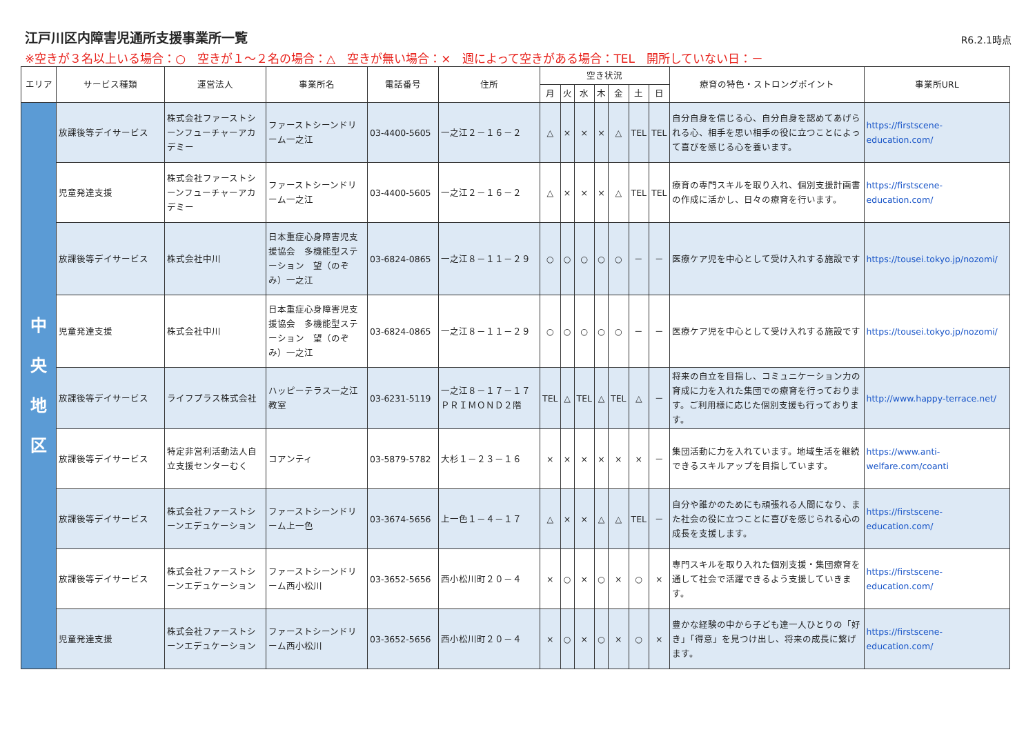江戸川区内障害児通所支援事業所一覧
R6.2.1時点
※空きが３名以上いる場合：○　空きが１～２名の場合：△　空きが無い場合：×　週によって空きがある場合：TEL　開所していない日：－
| エリア | サービス種類 | 運営法人 | 事業所名 | 電話番号 | 住所 | 空き状況 | | | | | | | 療育の特色・ストロングポイント | 事業所URL |
| --- | --- | --- | --- | --- | --- | --- | --- | --- | --- | --- | --- | --- | --- | --- |
| | | | | | | 月 | 火 | 水 | 木 | 金 | 土 | 日 | | |
| 中 央 地 区 | 放課後等デイサービス | 株式会社ファーストシーンフューチャーアカデミー | ファーストシーンドリーム一之江 | 03-4400-5605 | 一之江２－１６－２ | △ | × | × | × | △ | TEL | TEL | 自分自身を信じる心、自分自身を認めてあげられる心、相手を思い相手の役に立つことによって喜びを感じる心を養います。 | https://firstscene-education.com/ |
| | 児童発達支援 | 株式会社ファーストシーンフューチャーアカデミー | ファーストシーンドリーム一之江 | 03-4400-5605 | 一之江２－１６－２ | △ | × | × | × | △ | TEL | TEL | 療育の専門スキルを取り入れ、個別支援計画書の作成に活かし、日々の療育を行います。 | https://firstscene-education.com/ |
| | 放課後等デイサービス | 株式会社中川 | 日本重症心身障害児支援協会 多機能型ステーション 望（のぞみ）一之江 | 03-6824-0865 | 一之江８－１１－２９ | ○ | ○ | ○ | ○ | ○ | － | － | 医療ケア児を中心として受け入れする施設です | https://tousei.tokyo.jp/nozomi/ |
| | 児童発達支援 | 株式会社中川 | 日本重症心身障害児支援協会 多機能型ステーション 望（のぞみ）一之江 | 03-6824-0865 | 一之江８－１１－２９ | ○ | ○ | ○ | ○ | ○ | － | － | 医療ケア児を中心として受け入れする施設です | https://tousei.tokyo.jp/nozomi/ |
| | 放課後等デイサービス | ライフプラス株式会社 | ハッピーテラス一之江教室 | 03-6231-5119 | 一之江８－１７－１７ ＰＲＩＭＯＮＤ２階 | TEL | △ | TEL | △ | TEL | △ | － | 将来の自立を目指し、コミュニケーション力の育成に力を入れた集団での療育を行っております。ご利用様に応じた個別支援も行っております。 | http://www.happy-terrace.net/ |
| | 放課後等デイサービス | 特定非営利活動法人自立支援センターむく | コアンティ | 03-5879-5782 | 大杉１－２３－１６ | × | × | × | × | × | × | － | 集団活動に力を入れています。地域生活を継続できるスキルアップを目指しています。 | https://www.anti-welfare.com/coanti |
| | 放課後等デイサービス | 株式会社ファーストシーンエデュケーション | ファーストシーンドリーム上一色 | 03-3674-5656 | 上一色１－４－１７ | △ | × | × | △ | △ | TEL | － | 自分や誰かのためにも頑張れる人間になり、また社会の役に立つことに喜びを感じられる心の成長を支援します。 | https://firstscene-education.com/ |
| | 放課後等デイサービス | 株式会社ファーストシーンエデュケーション | ファーストシーンドリーム西小松川 | 03-3652-5656 | 西小松川町２０－４ | × | ○ | × | ○ | × | ○ | × | 専門スキルを取り入れた個別支援・集団療育を通して社会で活躍できるよう支援していきます。 | https://firstscene-education.com/ |
| | 児童発達支援 | 株式会社ファーストシーンエデュケーション | ファーストシーンドリーム西小松川 | 03-3652-5656 | 西小松川町２０－４ | × | ○ | × | ○ | × | ○ | × | 豊かな経験の中から子ども達一人ひとりの「好き」「得意」を見つけ出し、将来の成長に繋げます。 | https://firstscene-education.com/ |